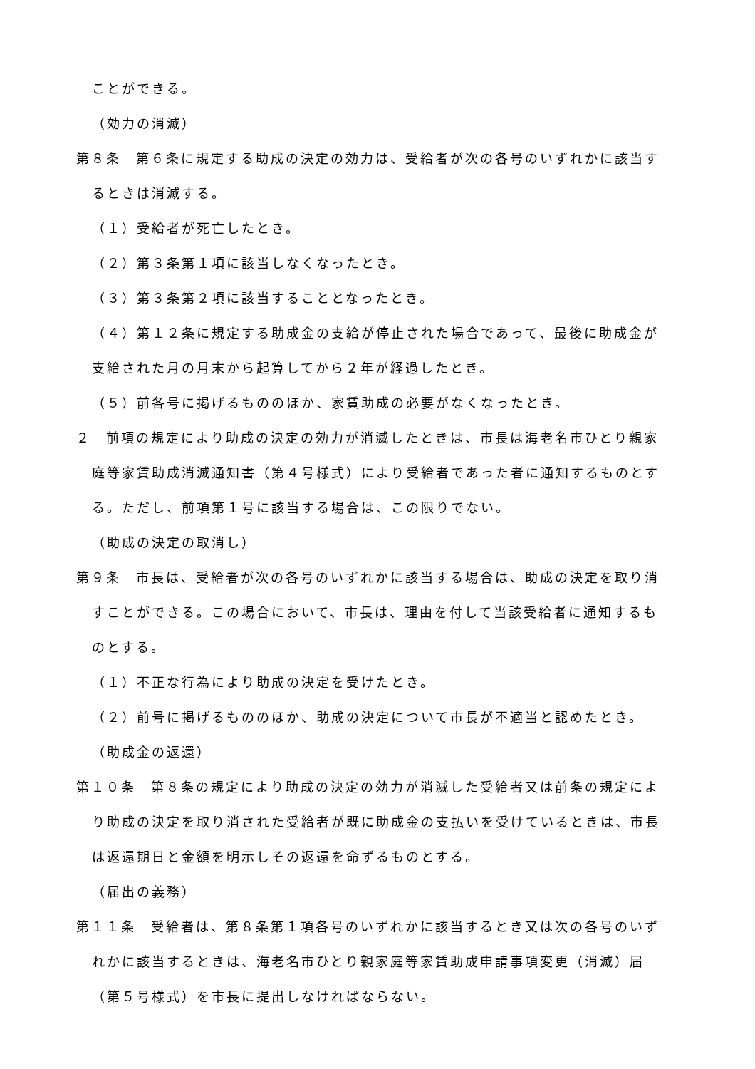ことができる。
（効力の消滅）
第８条　第６条に規定する助成の決定の効力は、受給者が次の各号のいずれかに該当するときは消滅する。
（１）受給者が死亡したとき。
（２）第３条第１項に該当しなくなったとき。
（３）第３条第２項に該当することとなったとき。
（４）第１２条に規定する助成金の支給が停止された場合であって、最後に助成金が支給された月の月末から起算してから２年が経過したとき。
（５）前各号に掲げるもののほか、家賃助成の必要がなくなったとき。
２　前項の規定により助成の決定の効力が消滅したときは、市長は海老名市ひとり親家庭等家賃助成消滅通知書（第４号様式）により受給者であった者に通知するものとする。ただし、前項第１号に該当する場合は、この限りでない。
（助成の決定の取消し）
第９条　市長は、受給者が次の各号のいずれかに該当する場合は、助成の決定を取り消すことができる。この場合において、市長は、理由を付して当該受給者に通知するものとする。
（１）不正な行為により助成の決定を受けたとき。
（２）前号に掲げるもののほか、助成の決定について市長が不適当と認めたとき。
（助成金の返還）
第１０条　第８条の規定により助成の決定の効力が消滅した受給者又は前条の規定により助成の決定を取り消された受給者が既に助成金の支払いを受けているときは、市長は返還期日と金額を明示しその返還を命ずるものとする。
（届出の義務）
第１１条　受給者は、第８条第１項各号のいずれかに該当するとき又は次の各号のいずれかに該当するときは、海老名市ひとり親家庭等家賃助成申請事項変更（消滅）届（第５号様式）を市長に提出しなければならない。